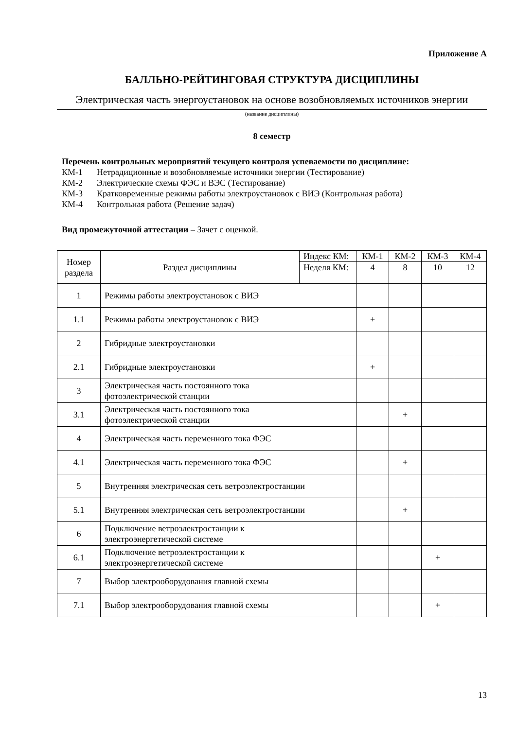Приложение А
БАЛЛЬНО-РЕЙТИНГОВАЯ СТРУКТУРА ДИСЦИПЛИНЫ
Электрическая часть энергоустановок на основе возобновляемых источников энергии
(название дисциплины)
8 семестр
Перечень контрольных мероприятий текущего контроля успеваемости по дисциплине:
КМ-1 Нетрадиционные и возобновляемые источники энергии (Тестирование)
КМ-2 Электрические схемы ФЭС и ВЭС (Тестирование)
КМ-3 Кратковременные режимы работы электроустановок с ВИЭ (Контрольная работа)
КМ-4 Контрольная работа (Решение задач)
Вид промежуточной аттестации – Зачет с оценкой.
| Номер раздела | Раздел дисциплины | Индекс КМ: | КМ-1 | КМ-2 | КМ-3 | КМ-4 |
| --- | --- | --- | --- | --- | --- | --- |
| | | Неделя КМ: | 4 | 8 | 10 | 12 |
| 1 | Режимы работы электроустановок с ВИЭ | | | | | |
| 1.1 | Режимы работы электроустановок с ВИЭ | | + | | | |
| 2 | Гибридные электроустановки | | | | | |
| 2.1 | Гибридные электроустановки | | + | | | |
| 3 | Электрическая часть постоянного тока фотоэлектрической станции | | | | | |
| 3.1 | Электрическая часть постоянного тока фотоэлектрической станции | | | + | | |
| 4 | Электрическая часть переменного тока ФЭС | | | | | |
| 4.1 | Электрическая часть переменного тока ФЭС | | | + | | |
| 5 | Внутренняя электрическая сеть ветроэлектростанции | | | | | |
| 5.1 | Внутренняя электрическая сеть ветроэлектростанции | | | + | | |
| 6 | Подключение ветроэлектростанции к электроэнергетической системе | | | | | |
| 6.1 | Подключение ветроэлектростанции к электроэнергетической системе | | | | + | |
| 7 | Выбор электрооборудования главной схемы | | | | | |
| 7.1 | Выбор электрооборудования главной схемы | | | | + | |
13